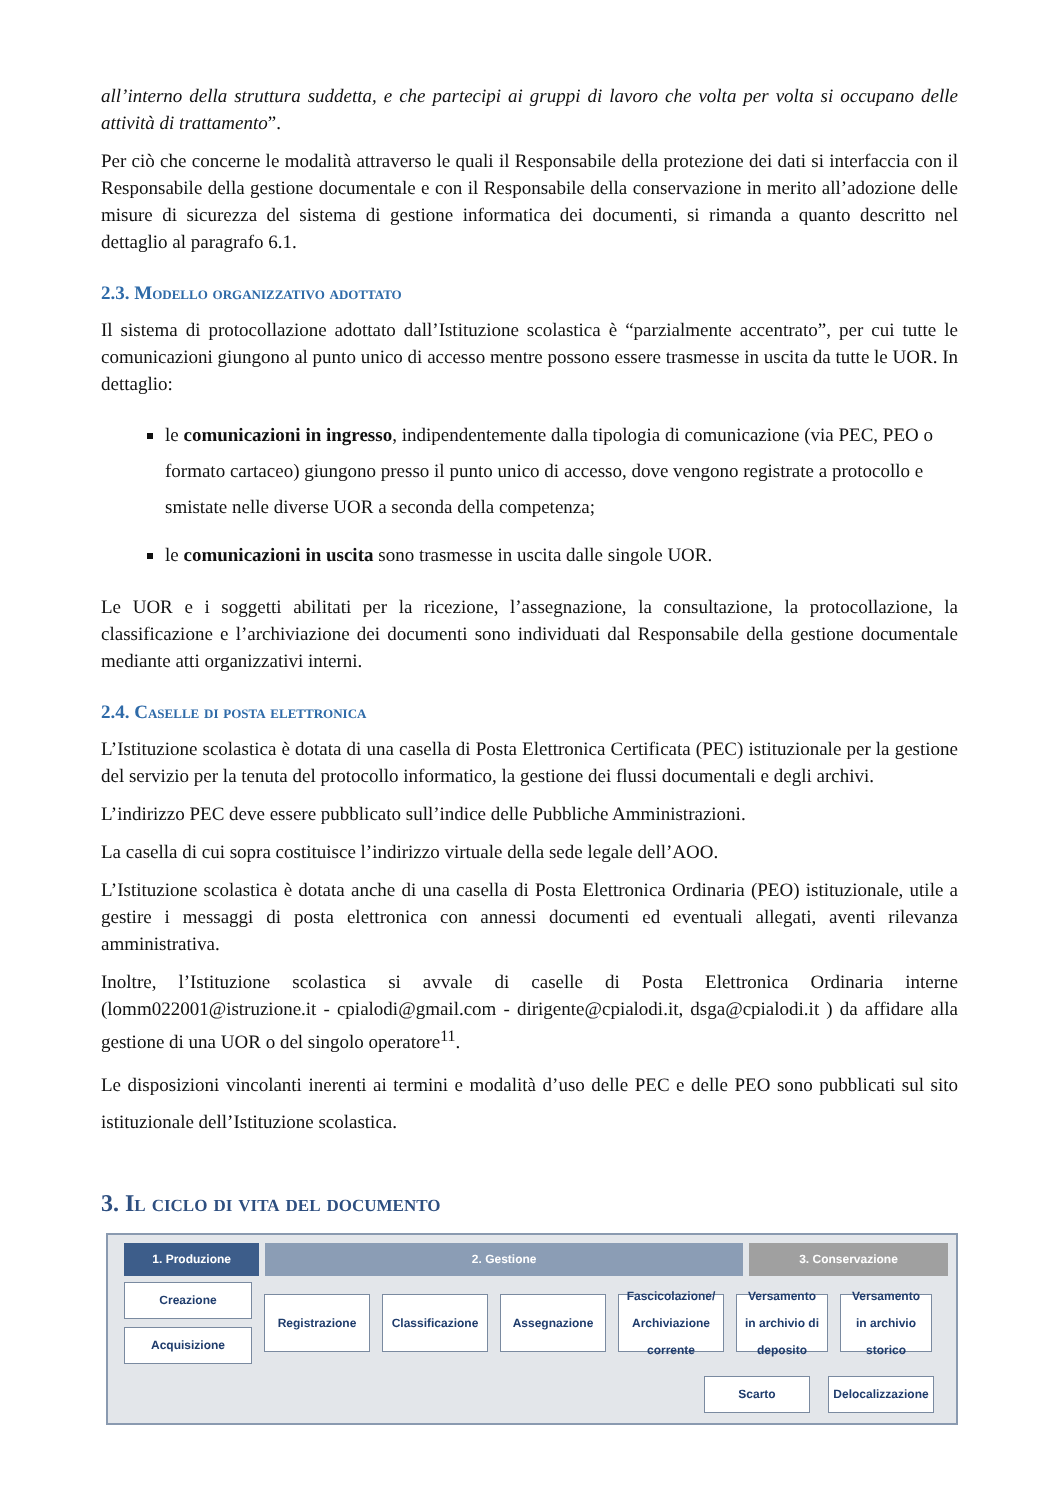all’interno della struttura suddetta, e che partecipi ai gruppi di lavoro che volta per volta si occupano delle attività di trattamento”.
Per ciò che concerne le modalità attraverso le quali il Responsabile della protezione dei dati si interfaccia con il Responsabile della gestione documentale e con il Responsabile della conservazione in merito all’adozione delle misure di sicurezza del sistema di gestione informatica dei documenti, si rimanda a quanto descritto nel dettaglio al paragrafo 6.1.
2.3. Modello organizzativo adottato
Il sistema di protocollazione adottato dall’Istituzione scolastica è “parzialmente accentrato”, per cui tutte le comunicazioni giungono al punto unico di accesso mentre possono essere trasmesse in uscita da tutte le UOR. In dettaglio:
le comunicazioni in ingresso, indipendentemente dalla tipologia di comunicazione (via PEC, PEO o formato cartaceo) giungono presso il punto unico di accesso, dove vengono registrate a protocollo e smistate nelle diverse UOR a seconda della competenza;
le comunicazioni in uscita sono trasmesse in uscita dalle singole UOR.
Le UOR e i soggetti abilitati per la ricezione, l’assegnazione, la consultazione, la protocollazione, la classificazione e l’archiviazione dei documenti sono individuati dal Responsabile della gestione documentale mediante atti organizzativi interni.
2.4. Caselle di posta elettronica
L’Istituzione scolastica è dotata di una casella di Posta Elettronica Certificata (PEC) istituzionale per la gestione del servizio per la tenuta del protocollo informatico, la gestione dei flussi documentali e degli archivi.
L’indirizzo PEC deve essere pubblicato sull’indice delle Pubbliche Amministrazioni.
La casella di cui sopra costituisce l’indirizzo virtuale della sede legale dell’AOO.
L’Istituzione scolastica è dotata anche di una casella di Posta Elettronica Ordinaria (PEO) istituzionale, utile a gestire i messaggi di posta elettronica con annessi documenti ed eventuali allegati, aventi rilevanza amministrativa.
Inoltre, l’Istituzione scolastica si avvale di caselle di Posta Elettronica Ordinaria interne (lomm022001@istruzione.it - cpialodi@gmail.com - dirigente@cpialodi.it, dsga@cpialodi.it ) da affidare alla gestione di una UOR o del singolo operatore<sup>11</sup>.
Le disposizioni vincolanti inerenti ai termini e modalità d’uso delle PEC e delle PEO sono pubblicati sul sito istituzionale dell’Istituzione scolastica.
3. Il ciclo di vita del documento
1. Produzione 2. Gestione 3. Conservazione
Creazione
Acquisizione
Registrazione
Classificazione
Assegnazione
Fascicolazione/ Archiviazione corrente
Versamento in archivio di deposito
Versamento in archivio storico
Scarto Delocalizzazione